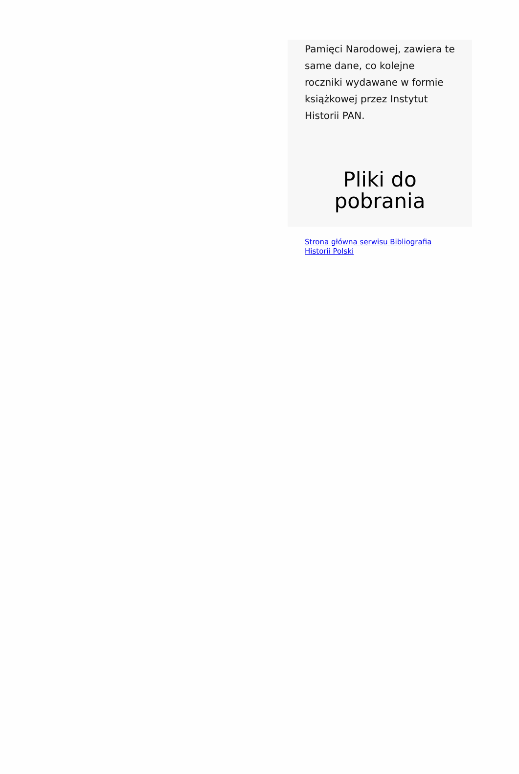Pamięci Narodowej, zawiera te same dane, co kolejne roczniki wydawane w formie książkowej przez Instytut Historii PAN.
Pliki do pobrania
Strona główna serwisu Bibliografia Historii Polski